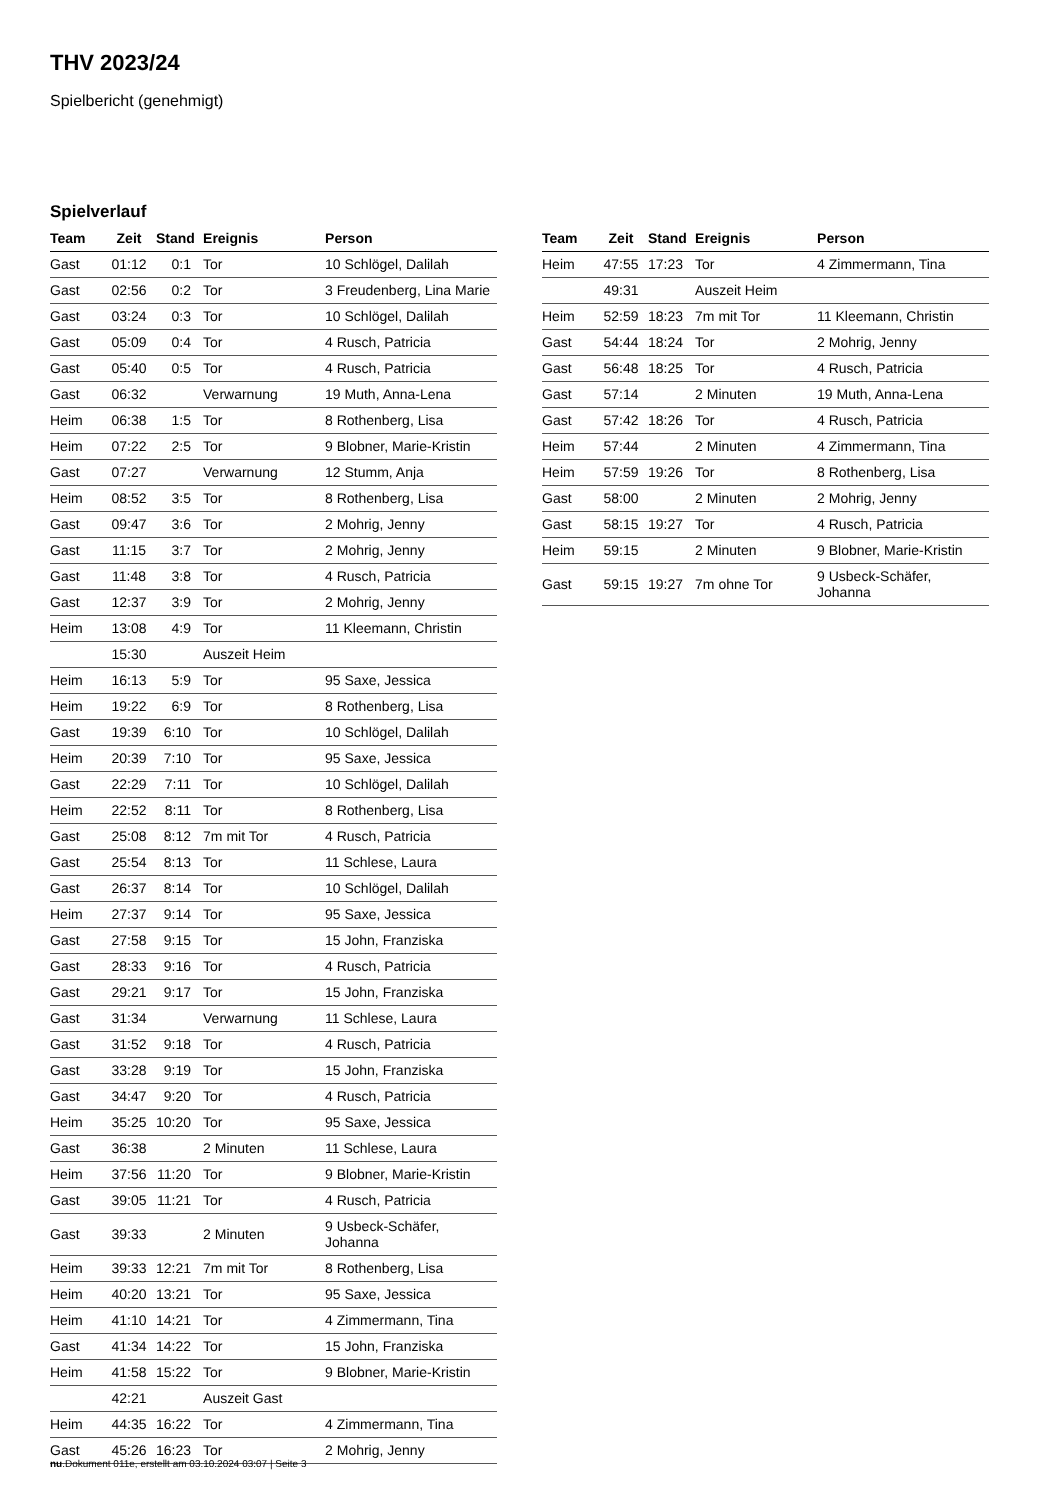THV 2023/24
Spielbericht (genehmigt)
Spielverlauf
| Team | Zeit | Stand | Ereignis | Person |
| --- | --- | --- | --- | --- |
| Gast | 01:12 | 0:1 | Tor | 10 Schlögel, Dalilah |
| Gast | 02:56 | 0:2 | Tor | 3 Freudenberg, Lina Marie |
| Gast | 03:24 | 0:3 | Tor | 10 Schlögel, Dalilah |
| Gast | 05:09 | 0:4 | Tor | 4 Rusch, Patricia |
| Gast | 05:40 | 0:5 | Tor | 4 Rusch, Patricia |
| Gast | 06:32 | | Verwarnung | 19 Muth, Anna-Lena |
| Heim | 06:38 | 1:5 | Tor | 8 Rothenberg, Lisa |
| Heim | 07:22 | 2:5 | Tor | 9 Blobner, Marie-Kristin |
| Gast | 07:27 | | Verwarnung | 12 Stumm, Anja |
| Heim | 08:52 | 3:5 | Tor | 8 Rothenberg, Lisa |
| Gast | 09:47 | 3:6 | Tor | 2 Mohrig, Jenny |
| Gast | 11:15 | 3:7 | Tor | 2 Mohrig, Jenny |
| Gast | 11:48 | 3:8 | Tor | 4 Rusch, Patricia |
| Gast | 12:37 | 3:9 | Tor | 2 Mohrig, Jenny |
| Heim | 13:08 | 4:9 | Tor | 11 Kleemann, Christin |
| | 15:30 | | Auszeit Heim | |
| Heim | 16:13 | 5:9 | Tor | 95 Saxe, Jessica |
| Heim | 19:22 | 6:9 | Tor | 8 Rothenberg, Lisa |
| Gast | 19:39 | 6:10 | Tor | 10 Schlögel, Dalilah |
| Heim | 20:39 | 7:10 | Tor | 95 Saxe, Jessica |
| Gast | 22:29 | 7:11 | Tor | 10 Schlögel, Dalilah |
| Heim | 22:52 | 8:11 | Tor | 8 Rothenberg, Lisa |
| Gast | 25:08 | 8:12 | 7m mit Tor | 4 Rusch, Patricia |
| Gast | 25:54 | 8:13 | Tor | 11 Schlese, Laura |
| Gast | 26:37 | 8:14 | Tor | 10 Schlögel, Dalilah |
| Heim | 27:37 | 9:14 | Tor | 95 Saxe, Jessica |
| Gast | 27:58 | 9:15 | Tor | 15 John, Franziska |
| Gast | 28:33 | 9:16 | Tor | 4 Rusch, Patricia |
| Gast | 29:21 | 9:17 | Tor | 15 John, Franziska |
| Gast | 31:34 | | Verwarnung | 11 Schlese, Laura |
| Gast | 31:52 | 9:18 | Tor | 4 Rusch, Patricia |
| Gast | 33:28 | 9:19 | Tor | 15 John, Franziska |
| Gast | 34:47 | 9:20 | Tor | 4 Rusch, Patricia |
| Heim | 35:25 | 10:20 | Tor | 95 Saxe, Jessica |
| Gast | 36:38 | | 2 Minuten | 11 Schlese, Laura |
| Heim | 37:56 | 11:20 | Tor | 9 Blobner, Marie-Kristin |
| Gast | 39:05 | 11:21 | Tor | 4 Rusch, Patricia |
| Gast | 39:33 | | 2 Minuten | 9 Usbeck-Schäfer, Johanna |
| Heim | 39:33 | 12:21 | 7m mit Tor | 8 Rothenberg, Lisa |
| Heim | 40:20 | 13:21 | Tor | 95 Saxe, Jessica |
| Heim | 41:10 | 14:21 | Tor | 4 Zimmermann, Tina |
| Gast | 41:34 | 14:22 | Tor | 15 John, Franziska |
| Heim | 41:58 | 15:22 | Tor | 9 Blobner, Marie-Kristin |
| | 42:21 | | Auszeit Gast | |
| Heim | 44:35 | 16:22 | Tor | 4 Zimmermann, Tina |
| Gast | 45:26 | 16:23 | Tor | 2 Mohrig, Jenny |
| Team | Zeit | Stand | Ereignis | Person |
| --- | --- | --- | --- | --- |
| Heim | 47:55 | 17:23 | Tor | 4 Zimmermann, Tina |
| | 49:31 | | Auszeit Heim | |
| Heim | 52:59 | 18:23 | 7m mit Tor | 11 Kleemann, Christin |
| Gast | 54:44 | 18:24 | Tor | 2 Mohrig, Jenny |
| Gast | 56:48 | 18:25 | Tor | 4 Rusch, Patricia |
| Gast | 57:14 | | 2 Minuten | 19 Muth, Anna-Lena |
| Gast | 57:42 | 18:26 | Tor | 4 Rusch, Patricia |
| Heim | 57:44 | | 2 Minuten | 4 Zimmermann, Tina |
| Heim | 57:59 | 19:26 | Tor | 8 Rothenberg, Lisa |
| Gast | 58:00 | | 2 Minuten | 2 Mohrig, Jenny |
| Gast | 58:15 | 19:27 | Tor | 4 Rusch, Patricia |
| Heim | 59:15 | | 2 Minuten | 9 Blobner, Marie-Kristin |
| Gast | 59:15 | 19:27 | 7m ohne Tor | 9 Usbeck-Schäfer, Johanna |
nu.Dokument 011e, erstellt am 03.10.2024 03:07 | Seite 3